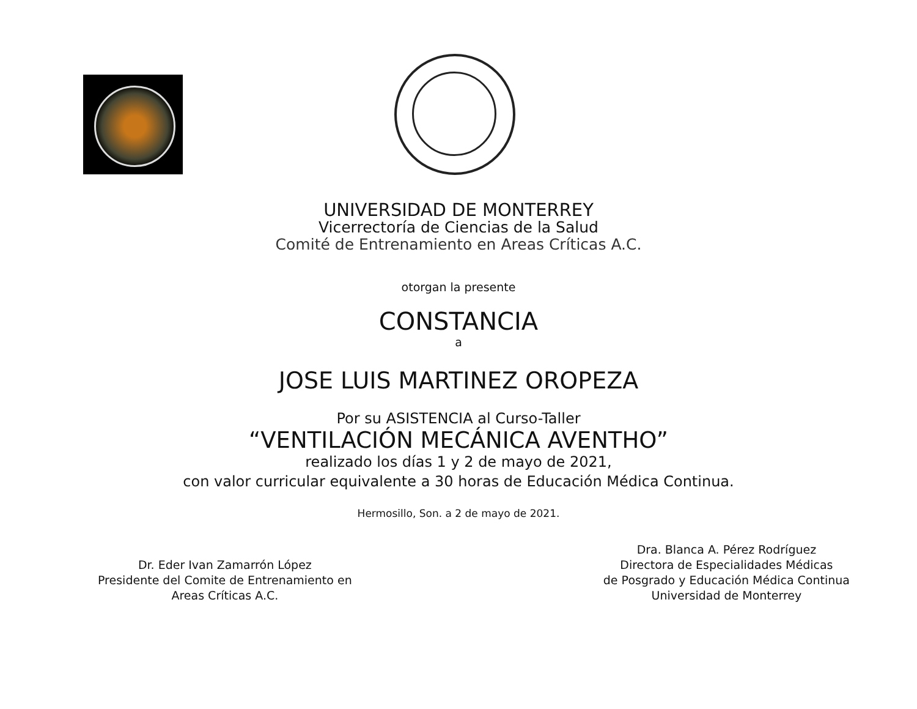UNIVERSIDAD DE MONTERREY
Vicerrectoría de Ciencias de la Salud
Comité de Entrenamiento en Areas Críticas A.C.
otorgan la presente
CONSTANCIA
a
JOSE LUIS MARTINEZ OROPEZA
Por su ASISTENCIA al Curso-Taller
“VENTILACIÓN MECÁNICA AVENTHO”
realizado los días 1 y 2 de mayo de 2021,
con valor curricular equivalente a 30 horas de Educación Médica Continua.
Hermosillo, Son. a 2 de mayo de 2021.
Dr. Eder Ivan Zamarrón López
Presidente del Comite de Entrenamiento en
Areas Críticas A.C.
Dra. Blanca A. Pérez Rodríguez
Directora de Especialidades Médicas
de Posgrado y Educación Médica Continua
Universidad de Monterrey